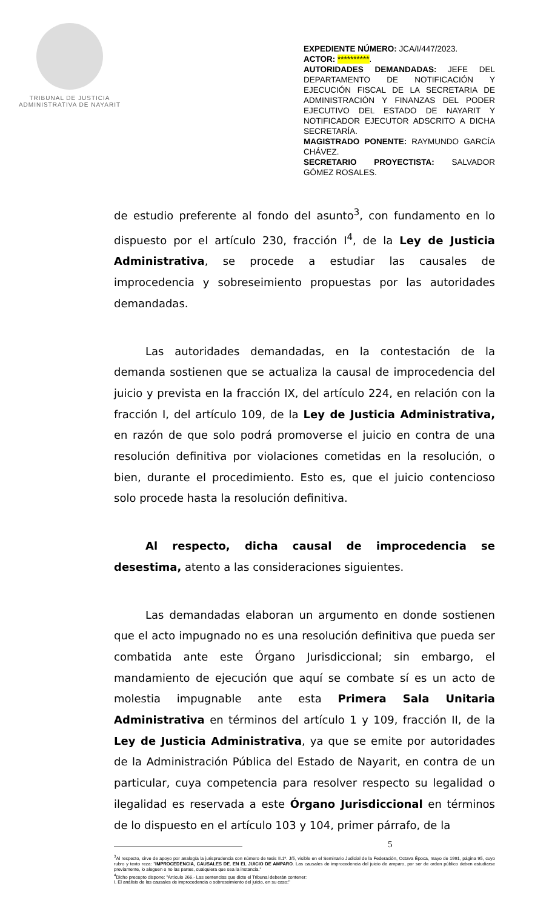TRIBUNAL DE JUSTICIA
ADMINISTRATIVA DE NAYARIT
EXPEDIENTE NÚMERO: JCA/I/447/2023.
ACTOR: **********.
AUTORIDADES DEMANDADAS: JEFE DEL DEPARTAMENTO DE NOTIFICACIÓN Y EJECUCIÓN FISCAL DE LA SECRETARIA DE ADMINISTRACIÓN Y FINANZAS DEL PODER EJECUTIVO DEL ESTADO DE NAYARIT Y NOTIFICADOR EJECUTOR ADSCRITO A DICHA SECRETARÍA.
MAGISTRADO PONENTE: RAYMUNDO GARCÍA CHÁVEZ.
SECRETARIO PROYECTISTA: SALVADOR GÓMEZ ROSALES.
de estudio preferente al fondo del asunto<sup>3</sup>, con fundamento en lo dispuesto por el artículo 230, fracción I<sup>4</sup>, de la Ley de Justicia Administrativa, se procede a estudiar las causales de improcedencia y sobreseimiento propuestas por las autoridades demandadas.
Las autoridades demandadas, en la contestación de la demanda sostienen que se actualiza la causal de improcedencia del juicio y prevista en la fracción IX, del artículo 224, en relación con la fracción I, del artículo 109, de la Ley de Justicia Administrativa, en razón de que solo podrá promoverse el juicio en contra de una resolución definitiva por violaciones cometidas en la resolución, o bien, durante el procedimiento. Esto es, que el juicio contencioso solo procede hasta la resolución definitiva.
Al respecto, dicha causal de improcedencia se desestima, atento a las consideraciones siguientes.
Las demandadas elaboran un argumento en donde sostienen que el acto impugnado no es una resolución definitiva que pueda ser combatida ante este Órgano Jurisdiccional; sin embargo, el mandamiento de ejecución que aquí se combate sí es un acto de molestia impugnable ante esta Primera Sala Unitaria Administrativa en términos del artículo 1 y 109, fracción II, de la Ley de Justicia Administrativa, ya que se emite por autoridades de la Administración Pública del Estado de Nayarit, en contra de un particular, cuya competencia para resolver respecto su legalidad o ilegalidad es reservada a este Órgano Jurisdiccional en términos de lo dispuesto en el artículo 103 y 104, primer párrafo, de la
<sup>3</sup> Al respecto, sirve de apoyo por analogía la jurisprudencia con número de tesis II.1º. J/5, visible en el Seminario Judicial de la Federación, Octava Época, mayo de 1991, página 95, cuyo rubro y texto reza: "IMPROCEDENCIA, CAUSALES DE. EN EL JUICIO DE AMPARO. Las causales de improcedencia del juicio de amparo, por ser de orden público deben estudiarse previamente, lo aleguen o no las partes, cualquiera que sea la instancia."
<sup>4</sup> Dicho precepto dispone: "Artículo 266.- Las sentencias que dicte el Tribunal deberán contener:
I. El análisis de las causales de improcedencia o sobreseimiento del juicio, en su caso;"
5